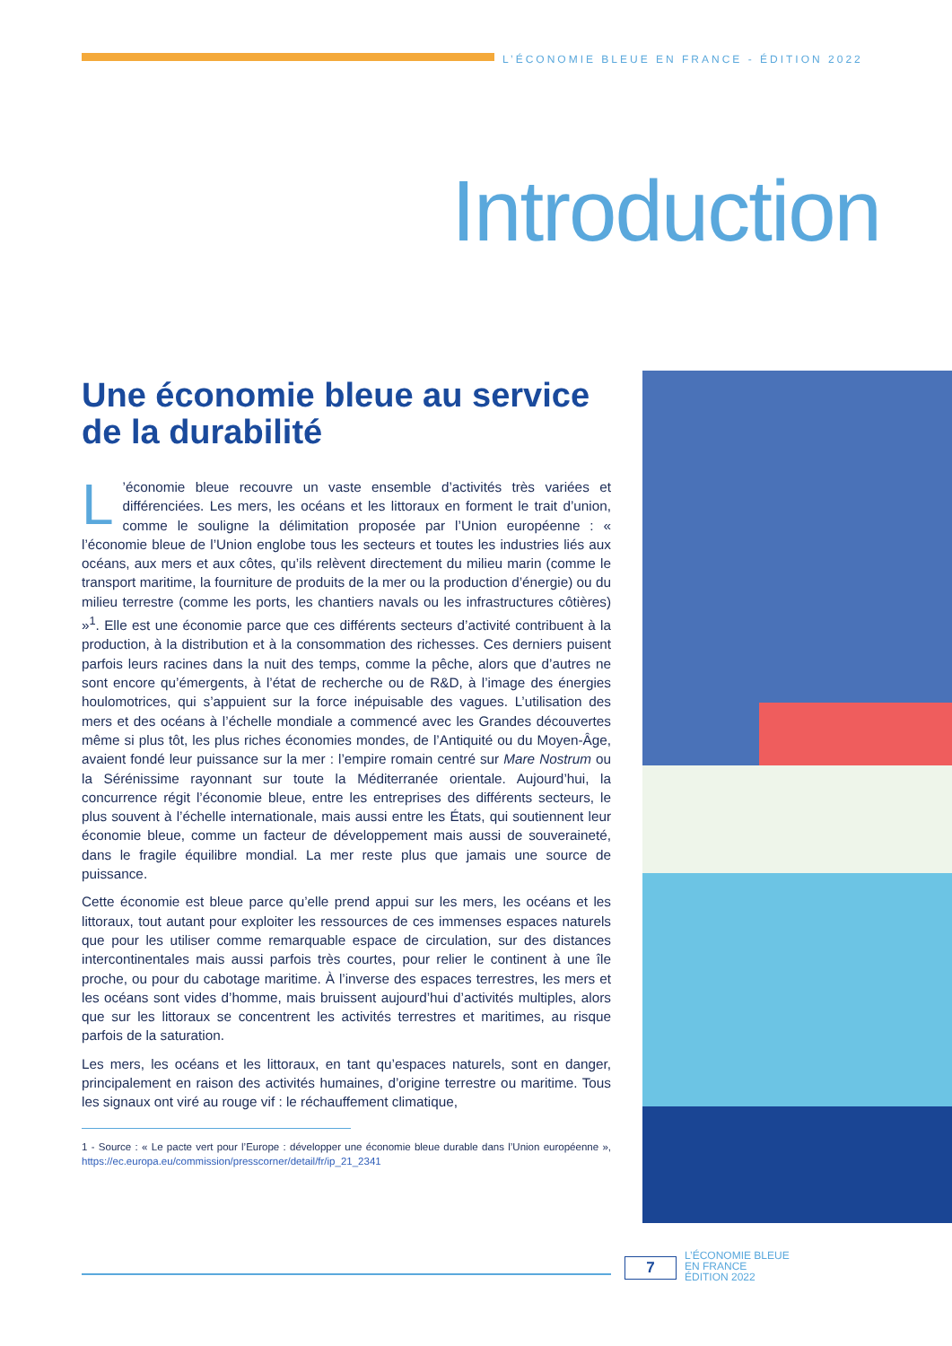L’ÉCONOMIE BLEUE EN FRANCE - ÉDITION 2022
Introduction
Une économie bleue au service de la durabilité
L’économie bleue recouvre un vaste ensemble d’activités très variées et différenciées. Les mers, les océans et les littoraux en forment le trait d’union, comme le souligne la délimitation proposée par l’Union européenne : « l’économie bleue de l’Union englobe tous les secteurs et toutes les industries liés aux océans, aux mers et aux côtes, qu’ils relèvent directement du milieu marin (comme le transport maritime, la fourniture de produits de la mer ou la production d’énergie) ou du milieu terrestre (comme les ports, les chantiers navals ou les infrastructures côtières) »<sup>1</sup>. Elle est une économie parce que ces différents secteurs d’activité contribuent à la production, à la distribution et à la consommation des richesses. Ces derniers puisent parfois leurs racines dans la nuit des temps, comme la pêche, alors que d’autres ne sont encore qu’émergents, à l’état de recherche ou de R&D, à l’image des énergies houlomotrices, qui s’appuient sur la force inépuisable des vagues. L’utilisation des mers et des océans à l’échelle mondiale a commencé avec les Grandes découvertes même si plus tôt, les plus riches économies mondes, de l’Antiquité ou du Moyen-Âge, avaient fondé leur puissance sur la mer : l’empire romain centré sur Mare Nostrum ou la Sérénissime rayonnant sur toute la Méditerranée orientale. Aujourd’hui, la concurrence régit l’économie bleue, entre les entreprises des différents secteurs, le plus souvent à l’échelle internationale, mais aussi entre les États, qui soutiennent leur économie bleue, comme un facteur de développement mais aussi de souveraineté, dans le fragile équilibre mondial. La mer reste plus que jamais une source de puissance.
Cette économie est bleue parce qu’elle prend appui sur les mers, les océans et les littoraux, tout autant pour exploiter les ressources de ces immenses espaces naturels que pour les utiliser comme remarquable espace de circulation, sur des distances intercontinentales mais aussi parfois très courtes, pour relier le continent à une île proche, ou pour du cabotage maritime. À l’inverse des espaces terrestres, les mers et les océans sont vides d’homme, mais bruissent aujourd’hui d’activités multiples, alors que sur les littoraux se concentrent les activités terrestres et maritimes, au risque parfois de la saturation.
Les mers, les océans et les littoraux, en tant qu’espaces naturels, sont en danger, principalement en raison des activités humaines, d’origine terrestre ou maritime. Tous les signaux ont viré au rouge vif : le réchauffement climatique,
1 - Source : « Le pacte vert pour l’Europe : développer une économie bleue durable dans l’Union européenne », https://ec.europa.eu/commission/presscorner/detail/fr/ip_21_2341
7
L’ÉCONOMIE BLEUE
EN FRANCE
ÉDITION 2022